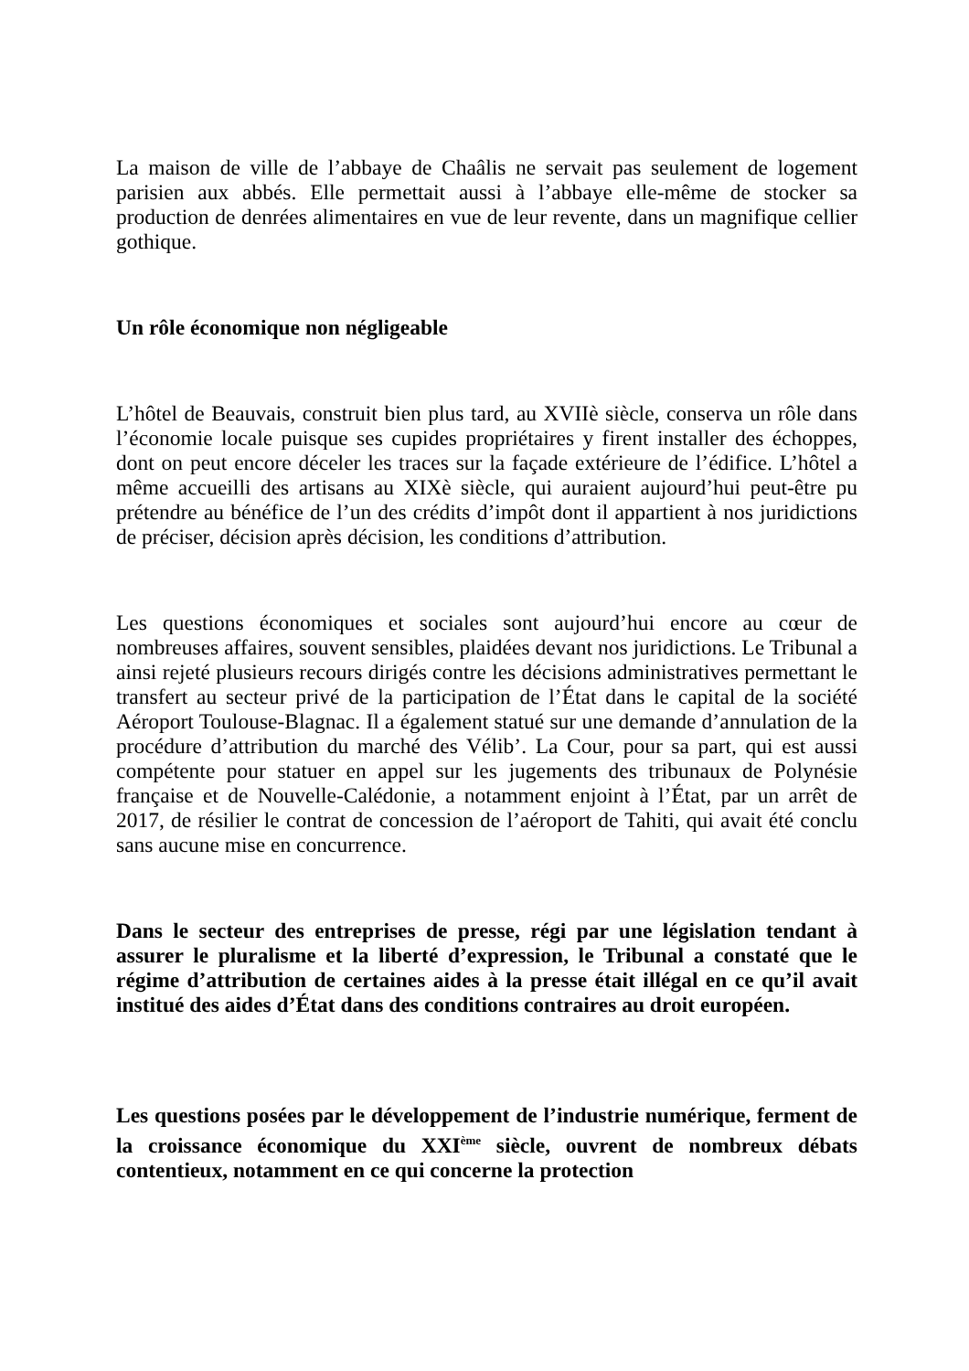La maison de ville de l’abbaye de Chaâlis ne servait pas seulement de logement parisien aux abbés. Elle permettait aussi à l’abbaye elle-même de stocker sa production de denrées alimentaires en vue de leur revente, dans un magnifique cellier gothique.
Un rôle économique non négligeable
L’hôtel de Beauvais, construit bien plus tard, au XVIIè siècle, conserva un rôle dans l’économie locale puisque ses cupides propriétaires y firent installer des échoppes, dont on peut encore déceler les traces sur la façade extérieure de l’édifice. L’hôtel a même accueilli des artisans au XIXè siècle, qui auraient aujourd’hui peut-être pu prétendre au bénéfice de l’un des crédits d’impôt dont il appartient à nos juridictions de préciser, décision après décision, les conditions d’attribution.
Les questions économiques et sociales sont aujourd’hui encore au cœur de nombreuses affaires, souvent sensibles, plaidées devant nos juridictions. Le Tribunal a ainsi rejeté plusieurs recours dirigés contre les décisions administratives permettant le transfert au secteur privé de la participation de l’État dans le capital de la société Aéroport Toulouse-Blagnac. Il a également statué sur une demande d’annulation de la procédure d’attribution du marché des Vélib’. La Cour, pour sa part, qui est aussi compétente pour statuer en appel sur les jugements des tribunaux de Polynésie française et de Nouvelle-Calédonie, a notamment enjoint à l’État, par un arrêt de 2017, de résilier le contrat de concession de l’aéroport de Tahiti, qui avait été conclu sans aucune mise en concurrence.
Dans le secteur des entreprises de presse, régi par une législation tendant à assurer le pluralisme et la liberté d’expression, le Tribunal a constaté que le régime d’attribution de certaines aides à la presse était illégal en ce qu’il avait institué des aides d’État dans des conditions contraires au droit européen.
Les questions posées par le développement de l’industrie numérique, ferment de la croissance économique du XXI<sup>ème</sup> siècle, ouvrent de nombreux débats contentieux, notamment en ce qui concerne la protection